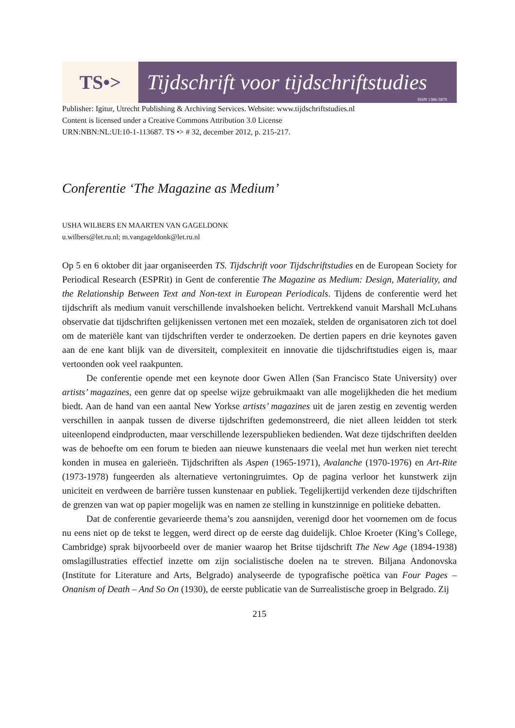TS•> Tijdschrift voor tijdschriftstudies
ISSN 1386-5870
Publisher: Igitur, Utrecht Publishing & Archiving Services. Website: www.tijdschriftstudies.nl
Content is licensed under a Creative Commons Attribution 3.0 License
URN:NBN:NL:UI:10-1-113687. TS •> # 32, december 2012, p. 215-217.
Conferentie ‘The Magazine as Medium’
USHA WILBERS EN MAARTEN VAN GAGELDONK
u.wilbers@let.ru.nl; m.vangageldonk@let.ru.nl
Op 5 en 6 oktober dit jaar organiseerden TS. Tijdschrift voor Tijdschriftstudies en de European Society for Periodical Research (ESPRit) in Gent de conferentie The Magazine as Medium: Design, Materiality, and the Relationship Between Text and Non-text in European Periodicals. Tijdens de conferentie werd het tijdschrift als medium vanuit verschillende invalshoeken belicht. Vertrekkend vanuit Marshall McLuhans observatie dat tijdschriften gelijkenissen vertonen met een mozaïek, stelden de organisatoren zich tot doel om de materiële kant van tijdschriften verder te onderzoeken. De dertien papers en drie keynotes gaven aan de ene kant blijk van de diversiteit, complexiteit en innovatie die tijdschriftstudies eigen is, maar vertoonden ook veel raakpunten.
De conferentie opende met een keynote door Gwen Allen (San Francisco State University) over artists’ magazines, een genre dat op speelse wijze gebruikmaakt van alle mogelijkheden die het medium biedt. Aan de hand van een aantal New Yorkse artists’ magazines uit de jaren zestig en zeventig werden verschillen in aanpak tussen de diverse tijdschriften gedemonstreerd, die niet alleen leidden tot sterk uiteenlopend eindproducten, maar verschillende lezerspublieken bedienden. Wat deze tijdschriften deelden was de behoefte om een forum te bieden aan nieuwe kunstenaars die veelal met hun werken niet terecht konden in musea en galerieën. Tijdschriften als Aspen (1965-1971), Avalanche (1970-1976) en Art-Rite (1973-1978) fungeerden als alternatieve vertoningruimtes. Op de pagina verloor het kunstwerk zijn uniciteit en verdween de barrière tussen kunstenaar en publiek. Tegelijkertijd verkenden deze tijdschriften de grenzen van wat op papier mogelijk was en namen ze stelling in kunstzinnige en politieke debatten.
Dat de conferentie gevarieerde thema’s zou aansnijden, verenigd door het voornemen om de focus nu eens niet op de tekst te leggen, werd direct op de eerste dag duidelijk. Chloe Kroeter (King’s College, Cambridge) sprak bijvoorbeeld over de manier waarop het Britse tijdschrift The New Age (1894-1938) omslagillustraties effectief inzette om zijn socialistische doelen na te streven. Biljana Andonovska (Institute for Literature and Arts, Belgrado) analyseerde de typografische poëtica van Four Pages – Onanism of Death – And So On (1930), de eerste publicatie van de Surrealistische groep in Belgrado. Zij
215